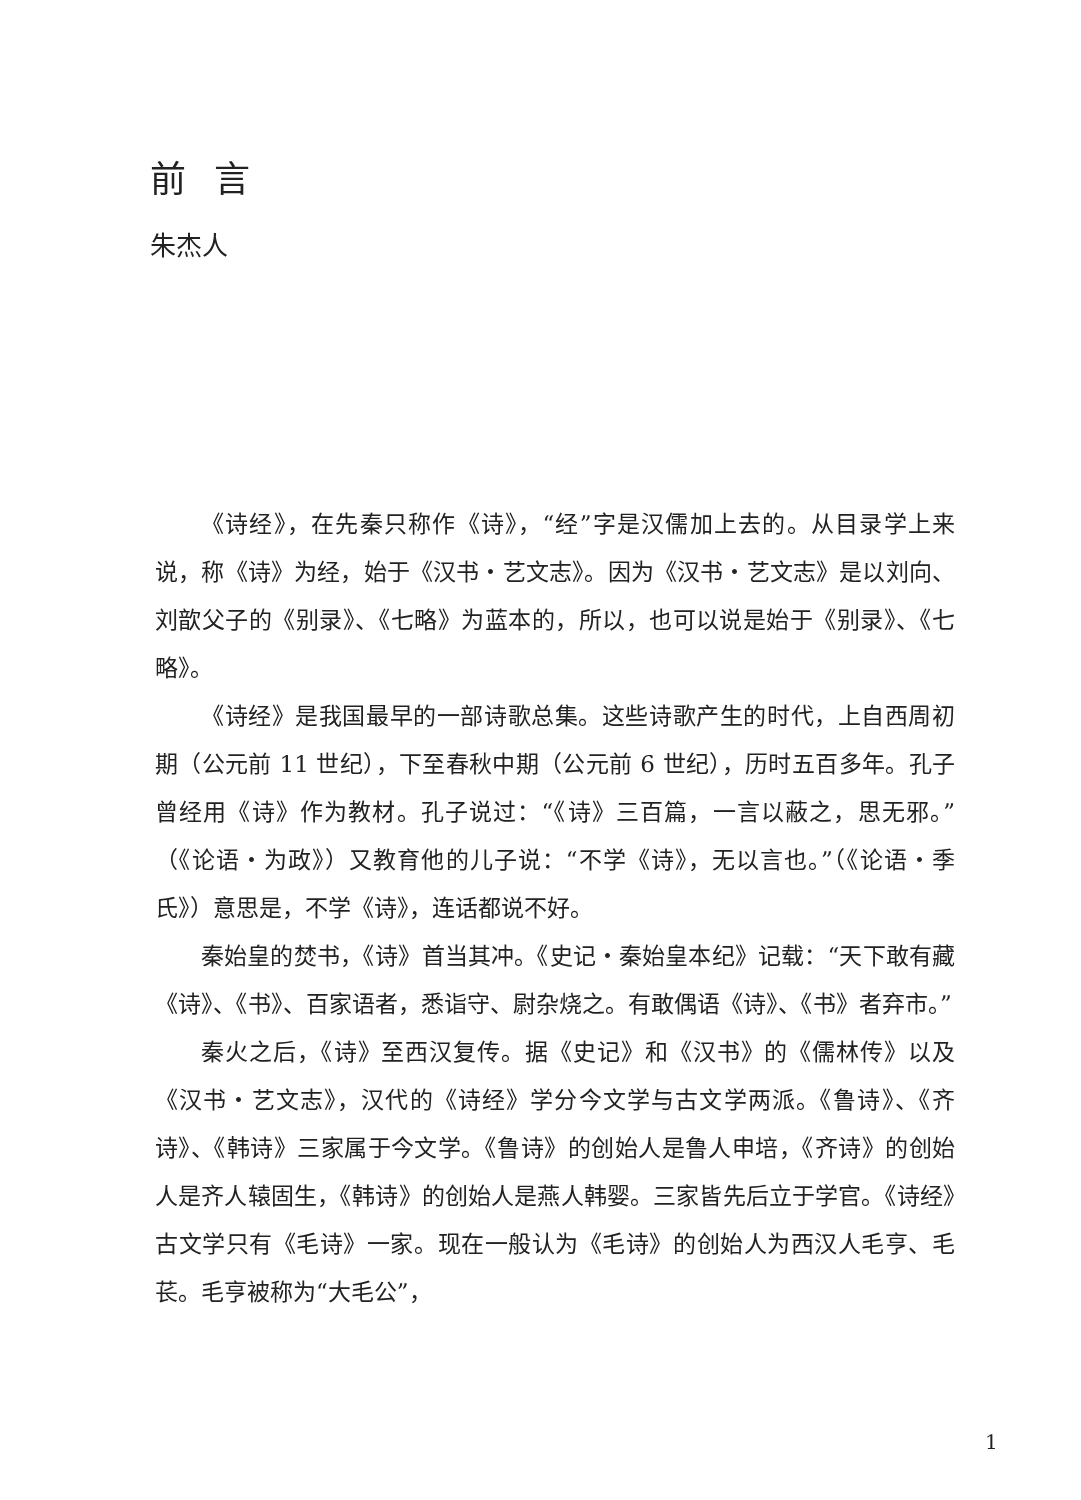前言
朱杰人
《诗经》，在先秦只称作《诗》，“经”字是汉儒加上去的。从目录学上来说，称《诗》为经，始于《汉书・艺文志》。因为《汉书・艺文志》是以刘向、刘歆父子的《别录》、《七略》为蓝本的，所以，也可以说是始于《别录》、《七略》。
《诗经》是我国最早的一部诗歌总集。这些诗歌产生的时代，上自西周初期（公元前 11 世纪），下至春秋中期（公元前 6 世纪），历时五百多年。孔子曾经用《诗》作为教材。孔子说过：“《诗》三百篇，一言以蔽之，思无邪。”（《论语・为政》）又教育他的儿子说：“不学《诗》，无以言也。”（《论语・季氏》）意思是，不学《诗》，连话都说不好。
秦始皇的焚书，《诗》首当其冲。《史记・秦始皇本纪》记载：“天下敢有藏《诗》、《书》、百家语者，悉诣守、尉杂烧之。有敢偶语《诗》、《书》者弃市。”
秦火之后，《诗》至西汉复传。据《史记》和《汉书》的《儒林传》以及《汉书・艺文志》，汉代的《诗经》学分今文学与古文学两派。《鲁诗》、《齐诗》、《韩诗》三家属于今文学。《鲁诗》的创始人是鲁人申培，《齐诗》的创始人是齐人辕固生，《韩诗》的创始人是燕人韩婴。三家皆先后立于学官。《诗经》古文学只有《毛诗》一家。现在一般认为《毛诗》的创始人为西汉人毛亨、毛苌。毛亨被称为“大毛公”，
1